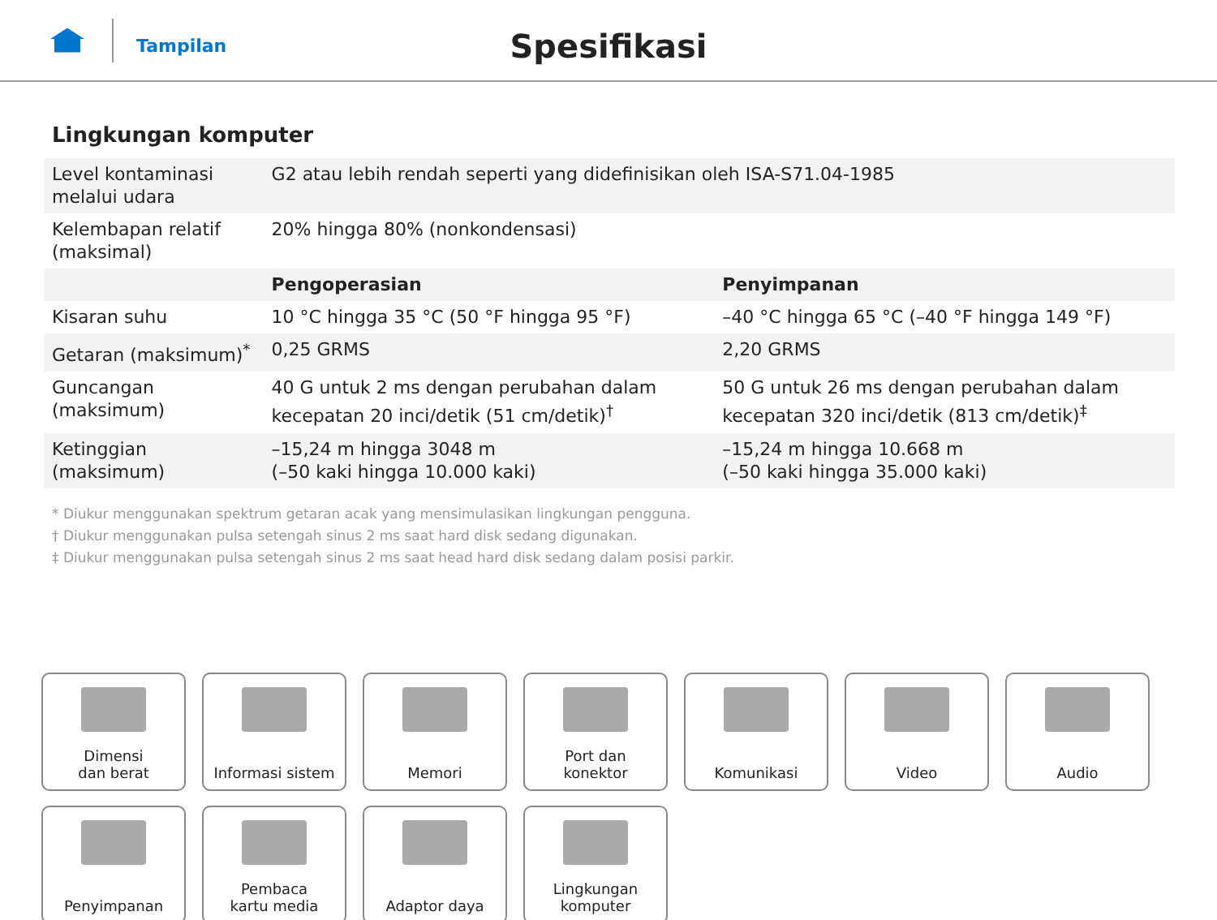Tampilan
Spesifikasi
Lingkungan komputer
| Level kontaminasi melalui udara | G2 atau lebih rendah seperti yang didefinisikan oleh ISA-S71.04-1985 | |
| Kelembapan relatif (maksimal) | 20% hingga 80% (nonkondensasi) | |
| | Pengoperasian | Penyimpanan |
| Kisaran suhu | 10 °C hingga 35 °C (50 °F hingga 95 °F) | –40 °C hingga 65 °C (–40 °F hingga 149 °F) |
| Getaran (maksimum)<sup>*</sup> | 0,25 GRMS | 2,20 GRMS |
| Guncangan (maksimum) | 40 G untuk 2 ms dengan perubahan dalam kecepatan 20 inci/detik (51 cm/detik)<sup>†</sup> | 50 G untuk 26 ms dengan perubahan dalam kecepatan 320 inci/detik (813 cm/detik)<sup>‡</sup> |
| Ketinggian (maksimum) | –15,24 m hingga 3048 m (–50 kaki hingga 10.000 kaki) | –15,24 m hingga 10.668 m (–50 kaki hingga 35.000 kaki) |
* Diukur menggunakan spektrum getaran acak yang mensimulasikan lingkungan pengguna.
† Diukur menggunakan pulsa setengah sinus 2 ms saat hard disk sedang digunakan.
‡ Diukur menggunakan pulsa setengah sinus 2 ms saat head hard disk sedang dalam posisi parkir.
Dimensi
dan berat
Informasi sistem
Memori
Port dan
konektor
Komunikasi
Video
Audio
Penyimpanan
Pembaca
kartu media
Adaptor daya
Lingkungan
komputer